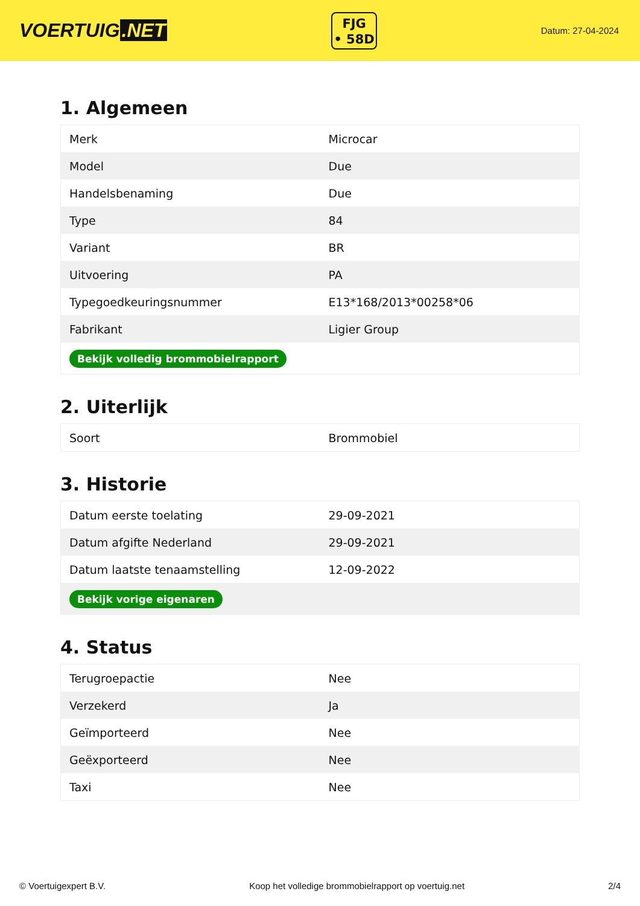VOERTUIG.NET
FJG
• 58D
Datum: 27-04-2024
1. Algemeen
| Merk | Microcar |
| Model | Due |
| Handelsbenaming | Due |
| Type | 84 |
| Variant | BR |
| Uitvoering | PA |
| Typegoedkeuringsnummer | E13*168/2013*00258*06 |
| Fabrikant | Ligier Group |
| Bekijk volledig brommobielrapport | |
2. Uiterlijk
| Soort | Brommobiel |
3. Historie
| Datum eerste toelating | 29-09-2021 |
| Datum afgifte Nederland | 29-09-2021 |
| Datum laatste tenaamstelling | 12-09-2022 |
| Bekijk vorige eigenaren | |
4. Status
| Terugroepactie | Nee |
| Verzekerd | Ja |
| Geïmporteerd | Nee |
| Geëxporteerd | Nee |
| Taxi | Nee |
© Voertuigexpert B.V. Koop het volledige brommobielrapport op voertuig.net 2/4